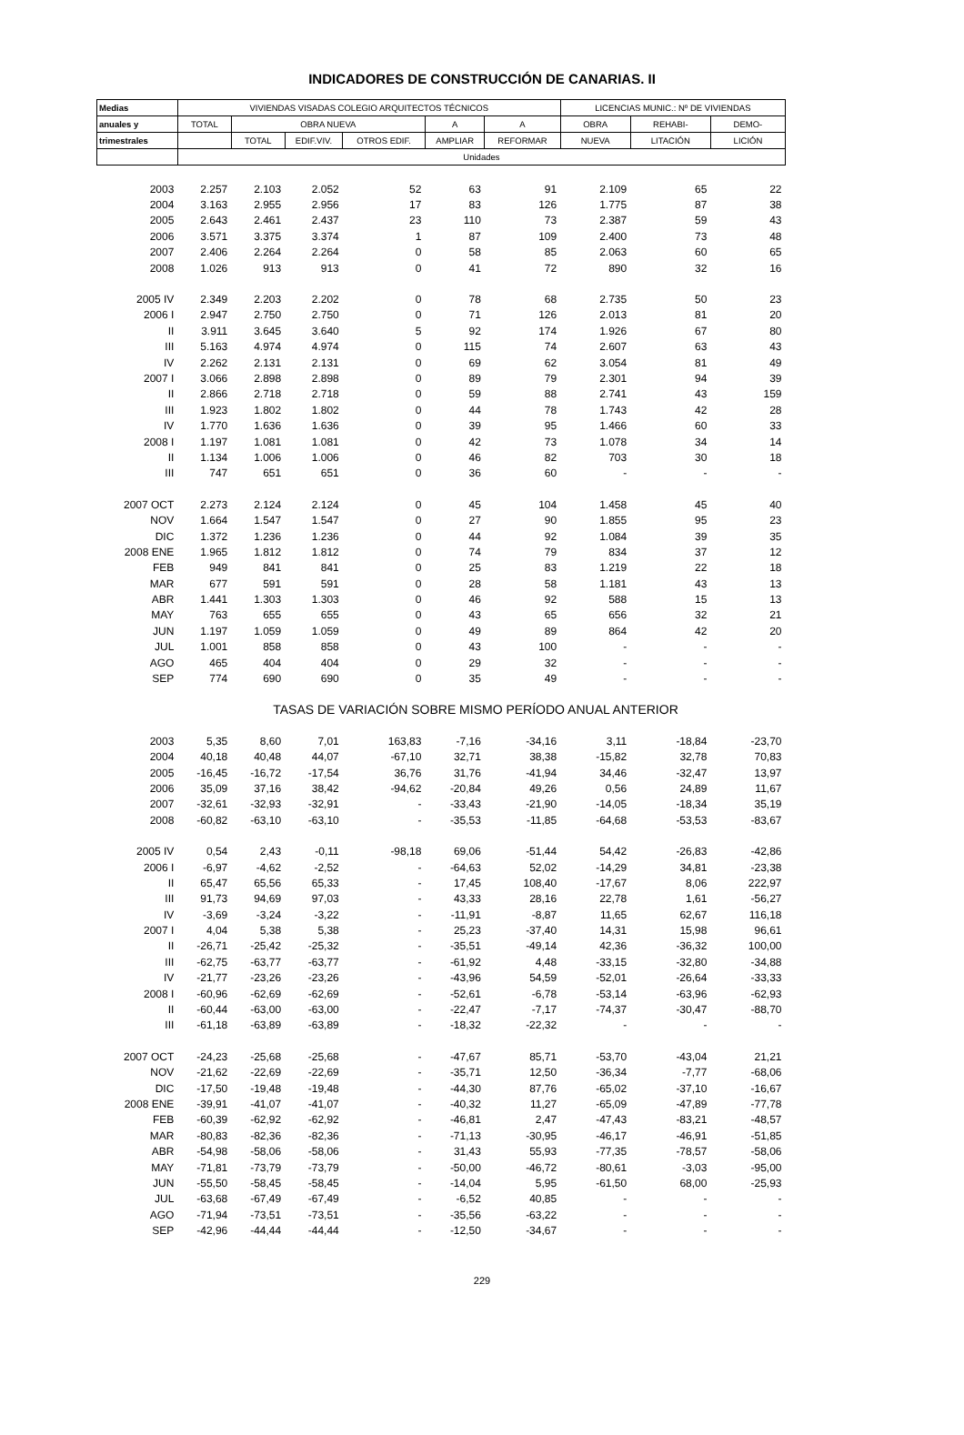INDICADORES DE CONSTRUCCIÓN DE CANARIAS. II
| Medias | VIVIENDAS VISADAS COLEGIO ARQUITECTOS TÉCNICOS | | | | | | LICENCIAS MUNIC.: Nº DE VIVIENDAS | | |
| --- | --- | --- | --- | --- | --- | --- | --- | --- | --- |
| anuales y | TOTAL | OBRA NUEVA | | | A | A | OBRA | REHABI- | DEMO- |
| trimestrales | | TOTAL | EDIF.VIV. | OTROS EDIF. | AMPLIAR | REFORMAR | NUEVA | LITACIÓN | LICIÓN |
| | Unidades | | | | | | | | |
| 2003 | 2.257 | 2.103 | 2.052 | 52 | 63 | 91 | 2.109 | 65 | 22 |
| 2004 | 3.163 | 2.955 | 2.956 | 17 | 83 | 126 | 1.775 | 87 | 38 |
| 2005 | 2.643 | 2.461 | 2.437 | 23 | 110 | 73 | 2.387 | 59 | 43 |
| 2006 | 3.571 | 3.375 | 3.374 | 1 | 87 | 109 | 2.400 | 73 | 48 |
| 2007 | 2.406 | 2.264 | 2.264 | 0 | 58 | 85 | 2.063 | 60 | 65 |
| 2008 | 1.026 | 913 | 913 | 0 | 41 | 72 | 890 | 32 | 16 |
| 2005 IV | 2.349 | 2.203 | 2.202 | 0 | 78 | 68 | 2.735 | 50 | 23 |
| 2006 I | 2.947 | 2.750 | 2.750 | 0 | 71 | 126 | 2.013 | 81 | 20 |
| II | 3.911 | 3.645 | 3.640 | 5 | 92 | 174 | 1.926 | 67 | 80 |
| III | 5.163 | 4.974 | 4.974 | 0 | 115 | 74 | 2.607 | 63 | 43 |
| IV | 2.262 | 2.131 | 2.131 | 0 | 69 | 62 | 3.054 | 81 | 49 |
| 2007 I | 3.066 | 2.898 | 2.898 | 0 | 89 | 79 | 2.301 | 94 | 39 |
| II | 2.866 | 2.718 | 2.718 | 0 | 59 | 88 | 2.741 | 43 | 159 |
| III | 1.923 | 1.802 | 1.802 | 0 | 44 | 78 | 1.743 | 42 | 28 |
| IV | 1.770 | 1.636 | 1.636 | 0 | 39 | 95 | 1.466 | 60 | 33 |
| 2008 I | 1.197 | 1.081 | 1.081 | 0 | 42 | 73 | 1.078 | 34 | 14 |
| II | 1.134 | 1.006 | 1.006 | 0 | 46 | 82 | 703 | 30 | 18 |
| III | 747 | 651 | 651 | 0 | 36 | 60 | - | - | - |
| 2007 OCT | 2.273 | 2.124 | 2.124 | 0 | 45 | 104 | 1.458 | 45 | 40 |
| NOV | 1.664 | 1.547 | 1.547 | 0 | 27 | 90 | 1.855 | 95 | 23 |
| DIC | 1.372 | 1.236 | 1.236 | 0 | 44 | 92 | 1.084 | 39 | 35 |
| 2008 ENE | 1.965 | 1.812 | 1.812 | 0 | 74 | 79 | 834 | 37 | 12 |
| FEB | 949 | 841 | 841 | 0 | 25 | 83 | 1.219 | 22 | 18 |
| MAR | 677 | 591 | 591 | 0 | 28 | 58 | 1.181 | 43 | 13 |
| ABR | 1.441 | 1.303 | 1.303 | 0 | 46 | 92 | 588 | 15 | 13 |
| MAY | 763 | 655 | 655 | 0 | 43 | 65 | 656 | 32 | 21 |
| JUN | 1.197 | 1.059 | 1.059 | 0 | 49 | 89 | 864 | 42 | 20 |
| JUL | 1.001 | 858 | 858 | 0 | 43 | 100 | - | - | - |
| AGO | 465 | 404 | 404 | 0 | 29 | 32 | - | - | - |
| SEP | 774 | 690 | 690 | 0 | 35 | 49 | - | - | - |
| TASAS DE VARIACIÓN SOBRE MISMO PERÍODO ANUAL ANTERIOR | | | | | | | | | |
| 2003 | 5,35 | 8,60 | 7,01 | 163,83 | -7,16 | -34,16 | 3,11 | -18,84 | -23,70 |
| 2004 | 40,18 | 40,48 | 44,07 | -67,10 | 32,71 | 38,38 | -15,82 | 32,78 | 70,83 |
| 2005 | -16,45 | -16,72 | -17,54 | 36,76 | 31,76 | -41,94 | 34,46 | -32,47 | 13,97 |
| 2006 | 35,09 | 37,16 | 38,42 | -94,62 | -20,84 | 49,26 | 0,56 | 24,89 | 11,67 |
| 2007 | -32,61 | -32,93 | -32,91 | - | -33,43 | -21,90 | -14,05 | -18,34 | 35,19 |
| 2008 | -60,82 | -63,10 | -63,10 | - | -35,53 | -11,85 | -64,68 | -53,53 | -83,67 |
| 2005 IV | 0,54 | 2,43 | -0,11 | -98,18 | 69,06 | -51,44 | 54,42 | -26,83 | -42,86 |
| 2006 I | -6,97 | -4,62 | -2,52 | - | -64,63 | 52,02 | -14,29 | 34,81 | -23,38 |
| II | 65,47 | 65,56 | 65,33 | - | 17,45 | 108,40 | -17,67 | 8,06 | 222,97 |
| III | 91,73 | 94,69 | 97,03 | - | 43,33 | 28,16 | 22,78 | 1,61 | -56,27 |
| IV | -3,69 | -3,24 | -3,22 | - | -11,91 | -8,87 | 11,65 | 62,67 | 116,18 |
| 2007 I | 4,04 | 5,38 | 5,38 | - | 25,23 | -37,40 | 14,31 | 15,98 | 96,61 |
| II | -26,71 | -25,42 | -25,32 | - | -35,51 | -49,14 | 42,36 | -36,32 | 100,00 |
| III | -62,75 | -63,77 | -63,77 | - | -61,92 | 4,48 | -33,15 | -32,80 | -34,88 |
| IV | -21,77 | -23,26 | -23,26 | - | -43,96 | 54,59 | -52,01 | -26,64 | -33,33 |
| 2008 I | -60,96 | -62,69 | -62,69 | - | -52,61 | -6,78 | -53,14 | -63,96 | -62,93 |
| II | -60,44 | -63,00 | -63,00 | - | -22,47 | -7,17 | -74,37 | -30,47 | -88,70 |
| III | -61,18 | -63,89 | -63,89 | - | -18,32 | -22,32 | - | - | - |
| 2007 OCT | -24,23 | -25,68 | -25,68 | - | -47,67 | 85,71 | -53,70 | -43,04 | 21,21 |
| NOV | -21,62 | -22,69 | -22,69 | - | -35,71 | 12,50 | -36,34 | -7,77 | -68,06 |
| DIC | -17,50 | -19,48 | -19,48 | - | -44,30 | 87,76 | -65,02 | -37,10 | -16,67 |
| 2008 ENE | -39,91 | -41,07 | -41,07 | - | -40,32 | 11,27 | -65,09 | -47,89 | -77,78 |
| FEB | -60,39 | -62,92 | -62,92 | - | -46,81 | 2,47 | -47,43 | -83,21 | -48,57 |
| MAR | -80,83 | -82,36 | -82,36 | - | -71,13 | -30,95 | -46,17 | -46,91 | -51,85 |
| ABR | -54,98 | -58,06 | -58,06 | - | 31,43 | 55,93 | -77,35 | -78,57 | -58,06 |
| MAY | -71,81 | -73,79 | -73,79 | - | -50,00 | -46,72 | -80,61 | -3,03 | -95,00 |
| JUN | -55,50 | -58,45 | -58,45 | - | -14,04 | 5,95 | -61,50 | 68,00 | -25,93 |
| JUL | -63,68 | -67,49 | -67,49 | - | -6,52 | 40,85 | - | - | - |
| AGO | -71,94 | -73,51 | -73,51 | - | -35,56 | -63,22 | - | - | - |
| SEP | -42,96 | -44,44 | -44,44 | - | -12,50 | -34,67 | - | - | - |
229